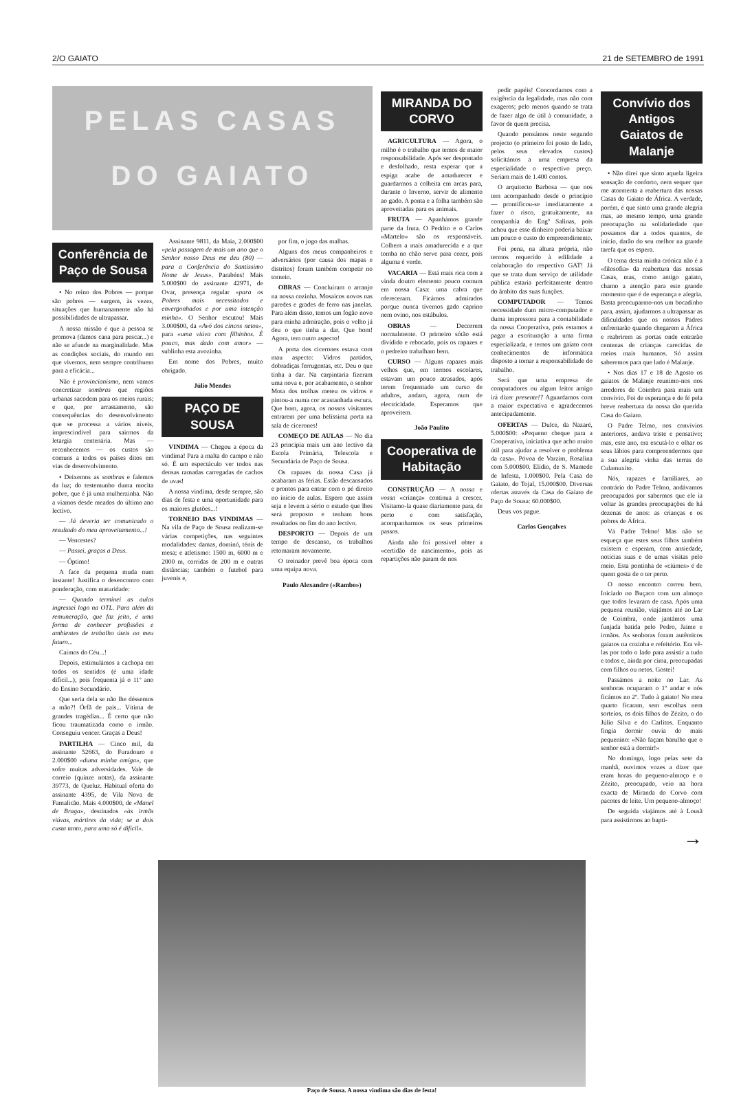2/O GAIATO 21 de SETEMBRO de 1991
PELAS CASAS
DO GAIATO
Conferência de Paço de Sousa
• No reino dos Pobres — porque são pobres — surgem, às vezes, situações que humanamente não há possibilidades de ultrapassar.
A nossa missão é que a pessoa se promova (damos cana para pescar...) e não se afunde na marginalidade. Mas as condições sociais, do mundo em que vivemos, nem sempre contribuem para a eficácia...
Não é provincianismo, nem vamos concretizar sombras que regiões urbanas sacodem para os meios rurais; e que, por arrastamento, são consequências do desenvolvimento que se processa a vários níveis, imprescindível para sairmos da letargia centenária. Mas — reconhecemos — os custos são comuns a todos os países ditos em vias de desenvolvimento.
• Deixemos as sombras e falemos da luz; do testemunho duma mocita pobre, que é já uma mulherzinha. Não a víamos desde meados do último ano lectivo.
— Já deveria ter comunicado o resultado do meu aproveitamento...!
— Vencestes?
— Passei, graças a Deus.
— Óptimo!
A face da pequena muda num instante! Justifica o desencontro com ponderação, com maturidade:
— Quando terminei as aulas ingressei logo na OTL. Para além da remuneração, que faz jeito, é uma forma de conhecer profissões e ambientes de trabalho úteis ao meu futuro...
Caímos do Céu...!
Depois, estimulámos a cachopa em todos os sentidos (é uma idade difícil...), pois frequenta já o 11º ano do Ensino Secundário.
Que seria dela se não lhe déssemos a mão?! Órfã de pais... Vítima de grandes tragédias... É certo que não ficou traumatizada como o irmão. Conseguiu vencer. Graças a Deus!
PARTILHA — Cinco mil, da assinante 52663, do Furadouro e 2.000$00 «duma minha amiga», que sofre muitas adversidades. Vale de correio (quinze notas), da assinante 39773, de Queluz. Habitual oferta do assinante 4395, de Vila Nova de Famalicão. Mais 4.000$00, de «Manel de Braga», destinados «às irmãs viúvas, mártires da vida; se a dois custa tanto, para uma só é difícil».
Assinante 9811, da Maia, 2.000$00 «pela passagem de mais um ano que o Senhor nosso Deus me deu (80) — para a Conferência do Santíssimo Nome de Jesus». Parabéns! Mais 5.000$00 do assinante 42971, de Ovar, presença regular «para os Pobres mais necessitados e envergonhados e por uma intenção minha». O Senhor escutou! Mais 3.000$00, da «Avó dos cincos netos», para «uma viúva com filhinhos. É pouco, mas dado com amor» — sublinha esta avozinha.
Em nome dos Pobres, muito obrigado.
Júlio Mendes
PAÇO DE SOUSA
VINDIMA — Chegou a época da vindima! Para a malta do campo e não só. É um espectáculo ver todos nas densas ramadas carregadas de cachos de uvas!
A nossa vindima, desde sempre, são dias de festa e uma oportunidade para os maiores glutões...!
TORNEIO DAS VINDIMAS — Na vila de Paço de Sousa realizam-se várias competições, nas seguintes modalidades: damas, dominó, ténis de mesa; e atletismo: 1500 m, 6000 m e 2000 m, corridas de 200 m e outras distâncias; também o futebol para juvenis e,
por fim, o jogo das malhas.
Alguns dos meus companheiros e adversários (por causa dos mapas e distritos) foram também competir no torneio.
OBRAS — Concluíram o arranjo na nossa cozinha. Mosaicos novos nas paredes e grades de ferro nas janelas. Para além disso, temos um fogão novo para minha admiração, pois o velho já deu o que tinha a dar. Que bom! Agora, tem outro aspecto!
A porta dos cicerones estava com mau aspecto: Vidros partidos, dobradiças ferrugentas, etc. Deu o que tinha a dar. Na carpintaria fizeram uma nova e, por acabamento, o senhor Mota dos trolhas meteu os vidros e pintou-a numa cor acastanhada escura. Que bom, agora, os nossos visitantes entrarem por uma belíssima porta na sala de cicerones!
COMEÇO DE AULAS — No dia 23 principia mais um ano lectivo da Escola Primária, Telescola e Secundária de Paço de Sousa.
Os rapazes da nossa Casa já acabaram as férias. Estão descansados e prontos para entrar com o pé direito no início de aulas. Espero que assim seja e levem a sério o estudo que lhes será proposto e tenham bons resultados no fim do ano lectivo.
DESPORTO — Depois de um tempo de descanso, os trabalhos retomaram novamente.
O treinador prevê boa época com uma equipa nova.
Paulo Alexandre («Rambo»)
MIRANDA DO CORVO
AGRICULTURA — Agora, o milho é o trabalho que temos de maior responsabilidade. Após ser despontado e desfolhado, resta esperar que a espiga acabe de amadurecer e guardarmos a colheita em arcas para, durante o Inverno, servir de alimento ao gado. A ponta e a folha também são aproveitadas para os animais.
FRUTA — Apanhámos grande parte da fruta. O Pedrito e o Carlos «Martelo» são os responsáveis. Colhem a mais amadurecida e a que tomba no chão serve para cozer, pois alguma é verde.
VACARIA — Está mais rica com a vinda doutro elemento pouco comum em nossa Casa: uma cabra que ofereceram. Ficámos admirados porque nunca tivemos gado caprino nem ovino, nos estábulos.
OBRAS — Decorrem normalmente. O primeiro sótão está dividido e rebocado, pois os rapazes e o pedreiro trabalham bem.
CURSO — Alguns rapazes mais velhos que, em termos escolares, estavam um pouco atrasados, após terem frequentado um curso de adultos, andam, agora, num de electricidade. Esperamos que aproveitem.
João Paulito
Cooperativa de Habitação
CONSTRUÇÃO — A nossa e vossa «criança» continua a crescer. Visitamo-la quase diariamente para, de perto e com satisfação, acompanharmos os seus primeiros passos.
Ainda não foi possível obter a «certidão de nascimento», pois as repartições não param de nos
pedir papéis! Concordamos com a exigência da legalidade, mas não com exageros; pelo menos quando se trata de fazer algo de útil à comunidade, a favor de quem precisa.
Quando pensámos neste segundo projecto (o primeiro foi posto de lado, pelos seus elevados custos) solicitámos a uma empresa da especialidade o respectivo preço. Seriam mais de 1.400 contos.
O arquitecto Barbosa — que nos tem acompanhado desde o princípio — prontificou-se imediatamente a fazer o risco, gratuitamente, na companhia do Engº Salinas, pois achou que esse dinheiro poderia baixar um pouco o custo do empreendimento.
Foi pena, na altura própria, não termos requerido à edilidade a colaboração do respectivo GAT! Já que se trata dum serviço de utilidade pública estaria perfeitamente dentro do âmbito das suas funções.
COMPUTADOR — Temos necessidade dum micro-computador e duma impressora para a contabilidade da nossa Cooperativa, pois estamos a pagar a escrituração a uma firma especializada, e temos um gaiato com conhecimentos de informática disposto a tomar a responsabilidade do trabalho.
Será que uma empresa de computadores ou algum leitor amigo irá dizer presente!? Aguardamos com a maior expectativa e agradecemos antecipadamente.
OFERTAS — Dulce, da Nazaré, 5.000$00: «Pequeno cheque para a Cooperativa, iniciativa que acho muito útil para ajudar a resolver o problema da casa». Póvoa de Varzim, Rosalina com 5.000$00. Elídio, de S. Mamede de Infesta, 1.000$00. Pela Casa do Gaiato, do Tojal, 15.000$00. Diversas ofertas através da Casa do Gaiato de Paço de Sousa: 60.000$00.
Deus vos pague.
Carlos Gonçalves
Convívio dos Antigos Gaiatos de Malanje
• Não direi que sinto aquela ligeira sensação de conforto, nem sequer que me atormenta a reabertura das nossas Casas do Gaiato de África. A verdade, porém, é que sinto uma grande alegria mas, ao mesmo tempo, uma grande preocupação na solidariedade que possamos dar a todos quantos, de início, darão do seu melhor na grande tarefa que os espera.
O tema desta minha crónica não é a «filosofia» da reabertura das nossas Casas, mas, como antigo gaiato, chamo a atenção para este grande momento que é de esperança e alegria. Basta preocuparmo-nos um bocadinho para, assim, ajudarmos a ultrapassar as dificuldades que os nossos Padres enfrentarão quando chegarem a África e reabrirem as portas onde entrarão centenas de crianças carecidas de meios mais humanos. Só assim saberemos para que lado é Malanje.
• Nos dias 17 e 18 de Agosto os gaiatos de Malanje reunimo-nos nos arredores de Coimbra para mais um convívio. Foi de esperança e de fé pela breve reabertura da nossa tão querida Casa do Gaiato.
O Padre Telmo, nos convívios anteriores, andava triste e pensativo; mas, este ano, era escutá-lo e olhar os seus lábios para compreendermos que a sua alegria vinha das terras do Culamuxito.
Nós, rapazes e familiares, ao contrário do Padre Telmo, andávamos preocupados por sabermos que ele ia voltar às grandes preocupações de há dezenas de anos: as crianças e os pobres de África.
Vá Padre Telmo! Mas não se esqueça que estes seus filhos também existem e esperam, com ansiedade, notícias suas e de umas visitas pelo meio. Esta pontinha de «ciúmes» é de quem gosta de o ter perto.
O nosso encontro correu bem. Iniciado no Buçaco com um almoço que todos levaram de casa. Após uma pequena reunião, viajámos até ao Lar de Coimbra, onde jantámos uma funjada batida pelo Pedro, Jaime e irmãos. As senhoras foram autênticos gaiatos na cozinha e refeitório. Era vê-las por todo o lado para assistir a tudo e todos e, ainda por cima, preocupadas com filhos ou netos. Gostei!
Passámos a noite no Lar. As senhoras ocuparam o 1º andar e nós ficámos no 2º. Tudo à gaiato! No meu quarto ficaram, sem escolhas nem sorteios, os dois filhos do Zézito, o do Júlio Silva e do Carlitos. Enquanto fingia dormir ouvia do mais pequenino: «Não façam barulho que o senhor está a dormir!»
No domingo, logo pelas sete da manhã, ouvimos vozes a dizer que eram horas do pequeno-almoço e o Zézito, preocupado, veio na hora exacta de Miranda do Corvo com pacotes de leite. Um pequeno-almoço!
De seguida viajámos até à Lousã para assistirmos ao bapti-
→
Paço de Sousa. A nossa vindima são dias de festa!